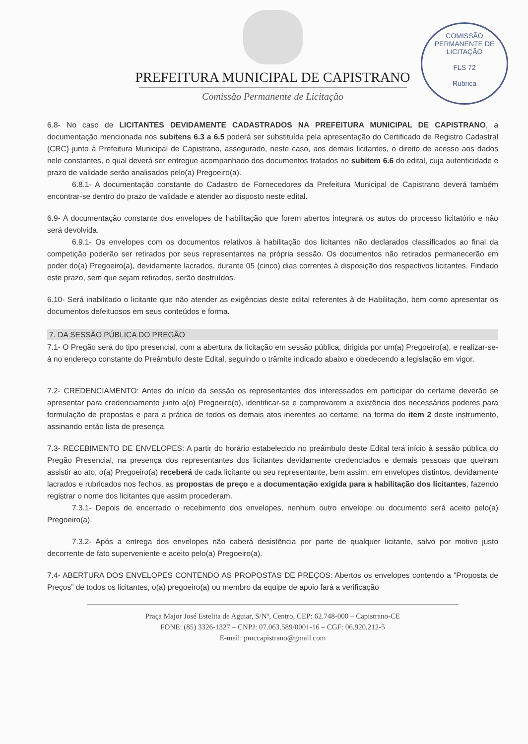PREFEITURA MUNICIPAL DE CAPISTRANO
Comissão Permanente de Licitação
COMISSÃO PERMANENTE DE LICITAÇÃO
FLS 72
Rubrica
6.8- No caso de LICITANTES DEVIDAMENTE CADASTRADOS NA PREFEITURA MUNICIPAL DE CAPISTRANO, a documentação mencionada nos subitens 6.3 a 6.5 poderá ser substituída pela apresentação do Certificado de Registro Cadastral (CRC) junto à Prefeitura Municipal de Capistrano, assegurado, neste caso, aos demais licitantes, o direito de acesso aos dados nele constantes, o qual deverá ser entregue acompanhado dos documentos tratados no subitem 6.6 do edital, cuja autenticidade e prazo de validade serão analisados pelo(a) Pregoeiro(a).
6.8.1- A documentação constante do Cadastro de Fornecedores da Prefeitura Municipal de Capistrano deverá também encontrar-se dentro do prazo de validade e atender ao disposto neste edital.
6.9- A documentação constante dos envelopes de habilitação que forem abertos integrará os autos do processo licitatório e não será devolvida.
6.9.1- Os envelopes com os documentos relativos à habilitação dos licitantes não declarados classificados ao final da competição poderão ser retirados por seus representantes na própria sessão. Os documentos não retirados permanecerão em poder do(a) Pregoeiro(a), devidamente lacrados, durante 05 (cinco) dias correntes à disposição dos respectivos licitantes. Findado este prazo, sem que sejam retirados, serão destruídos.
6.10- Será inabilitado o licitante que não atender as exigências deste edital referentes à de Habilitação, bem como apresentar os documentos defeituosos em seus conteúdos e forma.
7. DA SESSÃO PÚBLICA DO PREGÃO
7.1- O Pregão será do tipo presencial, com a abertura da licitação em sessão pública, dirigida por um(a) Pregoeiro(a), e realizar-se-á no endereço constante do Preâmbulo deste Edital, seguindo o trâmite indicado abaixo e obedecendo a legislação em vigor.
7.2- CREDENCIAMENTO: Antes do início da sessão os representantes dos interessados em participar do certame deverão se apresentar para credenciamento junto a(o) Pregoeiro(o), identificar-se e comprovarem a existência dos necessários poderes para formulação de propostas e para a prática de todos os demais atos inerentes ao certame, na forma do item 2 deste instrumento, assinando então lista de presença.
7.3- RECEBIMENTO DE ENVELOPES: A partir do horário estabelecido no preâmbulo deste Edital terá início à sessão pública do Pregão Presencial, na presença dos representantes dos licitantes devidamente credenciados e demais pessoas que queiram assistir ao ato, o(a) Pregoeiro(a) receberá de cada licitante ou seu representante, bem assim, em envelopes distintos, devidamente lacrados e rubricados nos fechos, as propostas de preço e a documentação exigida para a habilitação dos licitantes, fazendo registrar o nome dos licitantes que assim procederam.
7.3.1- Depois de encerrado o recebimento dos envelopes, nenhum outro envelope ou documento será aceito pelo(a) Pregoeiro(a).
7.3.2- Após a entrega dos envelopes não caberá desistência por parte de qualquer licitante, salvo por motivo justo decorrente de fato superveniente e aceito pelo(a) Pregoeiro(a).
7.4- ABERTURA DOS ENVELOPES CONTENDO AS PROPOSTAS DE PREÇOS: Abertos os envelopes contendo a “Proposta de Preços” de todos os licitantes, o(a) pregoeiro(a) ou membro da equipe de apoio fará a verificação
Praça Major José Estelita de Aguiar, S/Nº, Centro, CEP: 62.748-000 – Capistrano-CE
FONE: (85) 3326-1327 – CNPJ: 07.063.589/0001-16 – CGF: 06.920.212-5
E-mail: pmccapistrano@gmail.com